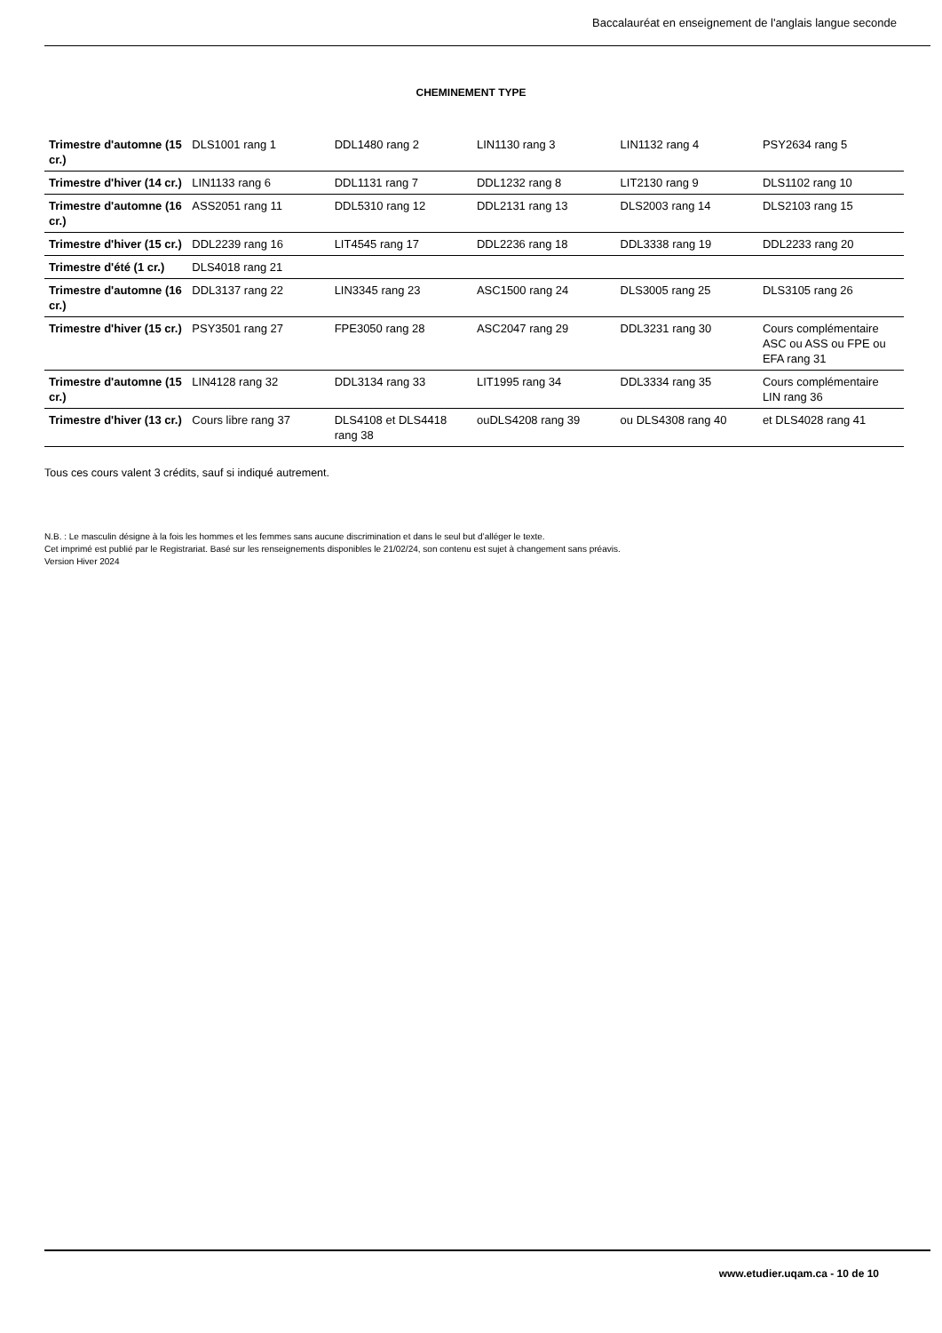Baccalauréat en enseignement de l'anglais langue seconde
CHEMINEMENT TYPE
| Trimestre d'automne (15 cr.) | DLS1001 rang 1 | DDL1480 rang 2 | LIN1130 rang 3 | LIN1132 rang 4 | PSY2634 rang 5 |
| Trimestre d'hiver (14 cr.) | LIN1133 rang 6 | DDL1131 rang 7 | DDL1232 rang 8 | LIT2130 rang 9 | DLS1102 rang 10 |
| Trimestre d'automne (16 cr.) | ASS2051 rang 11 | DDL5310 rang 12 | DDL2131 rang 13 | DLS2003 rang 14 | DLS2103 rang 15 |
| Trimestre d'hiver (15 cr.) | DDL2239 rang 16 | LIT4545 rang 17 | DDL2236 rang 18 | DDL3338 rang 19 | DDL2233 rang 20 |
| Trimestre d'été (1 cr.) | DLS4018 rang 21 | | | | |
| Trimestre d'automne (16 cr.) | DDL3137 rang 22 | LIN3345 rang 23 | ASC1500 rang 24 | DLS3005 rang 25 | DLS3105 rang 26 |
| Trimestre d'hiver (15 cr.) | PSY3501 rang 27 | FPE3050 rang 28 | ASC2047 rang 29 | DDL3231 rang 30 | Cours complémentaire ASC ou ASS ou FPE ou EFA rang 31 |
| Trimestre d'automne (15 cr.) | LIN4128 rang 32 | DDL3134 rang 33 | LIT1995 rang 34 | DDL3334 rang 35 | Cours complémentaire LIN rang 36 |
| Trimestre d'hiver (13 cr.) | Cours libre rang 37 | DLS4108 et DLS4418 rang 38 | ouDLS4208 rang 39 | ou DLS4308 rang 40 | et DLS4028 rang 41 |
Tous ces cours valent 3 crédits, sauf si indiqué autrement.
N.B. : Le masculin désigne à la fois les hommes et les femmes sans aucune discrimination et dans le seul but d’alléger le texte.
Cet imprimé est publié par le Registrariat. Basé sur les renseignements disponibles le 21/02/24, son contenu est sujet à changement sans préavis.
Version Hiver 2024
www.etudier.uqam.ca - 10 de 10